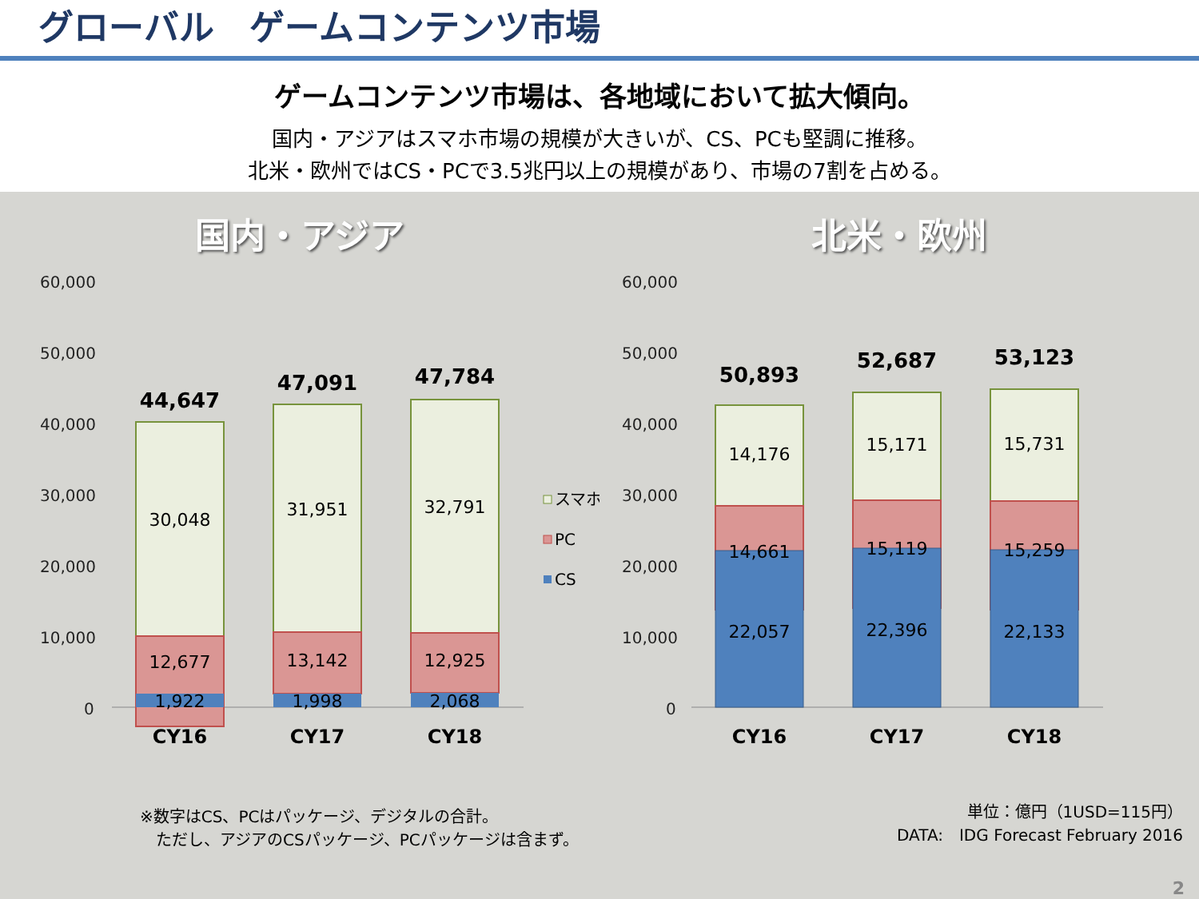グローバル　ゲームコンテンツ市場
ゲームコンテンツ市場は、各地域において拡大傾向。
国内・アジアはスマホ市場の規模が大きいが、CS、PCも堅調に推移。
北米・欧州ではCS・PCで3.5兆円以上の規模があり、市場の7割を占める。
国内・アジア
60,000
50,000
40,000
30,000
20,000
10,000
0
44,647
30,048
12,677
1,922
47,091
31,951
13,142
1,998
47,784
32,791
12,925
2,068
CY16
CY17
CY18
スマホ
PC
CS
北米・欧州
60,000
50,000
40,000
30,000
20,000
10,000
0
50,893
14,176
14,661
22,057
52,687
15,171
15,119
22,396
53,123
15,731
15,259
22,133
CY16
CY17
CY18
※数字はCS、PCはパッケージ、デジタルの合計。
　ただし、アジアのCSパッケージ、PCパッケージは含まず。
単位：億円（1USD=115円）
DATA:　IDG Forecast February 2016
2